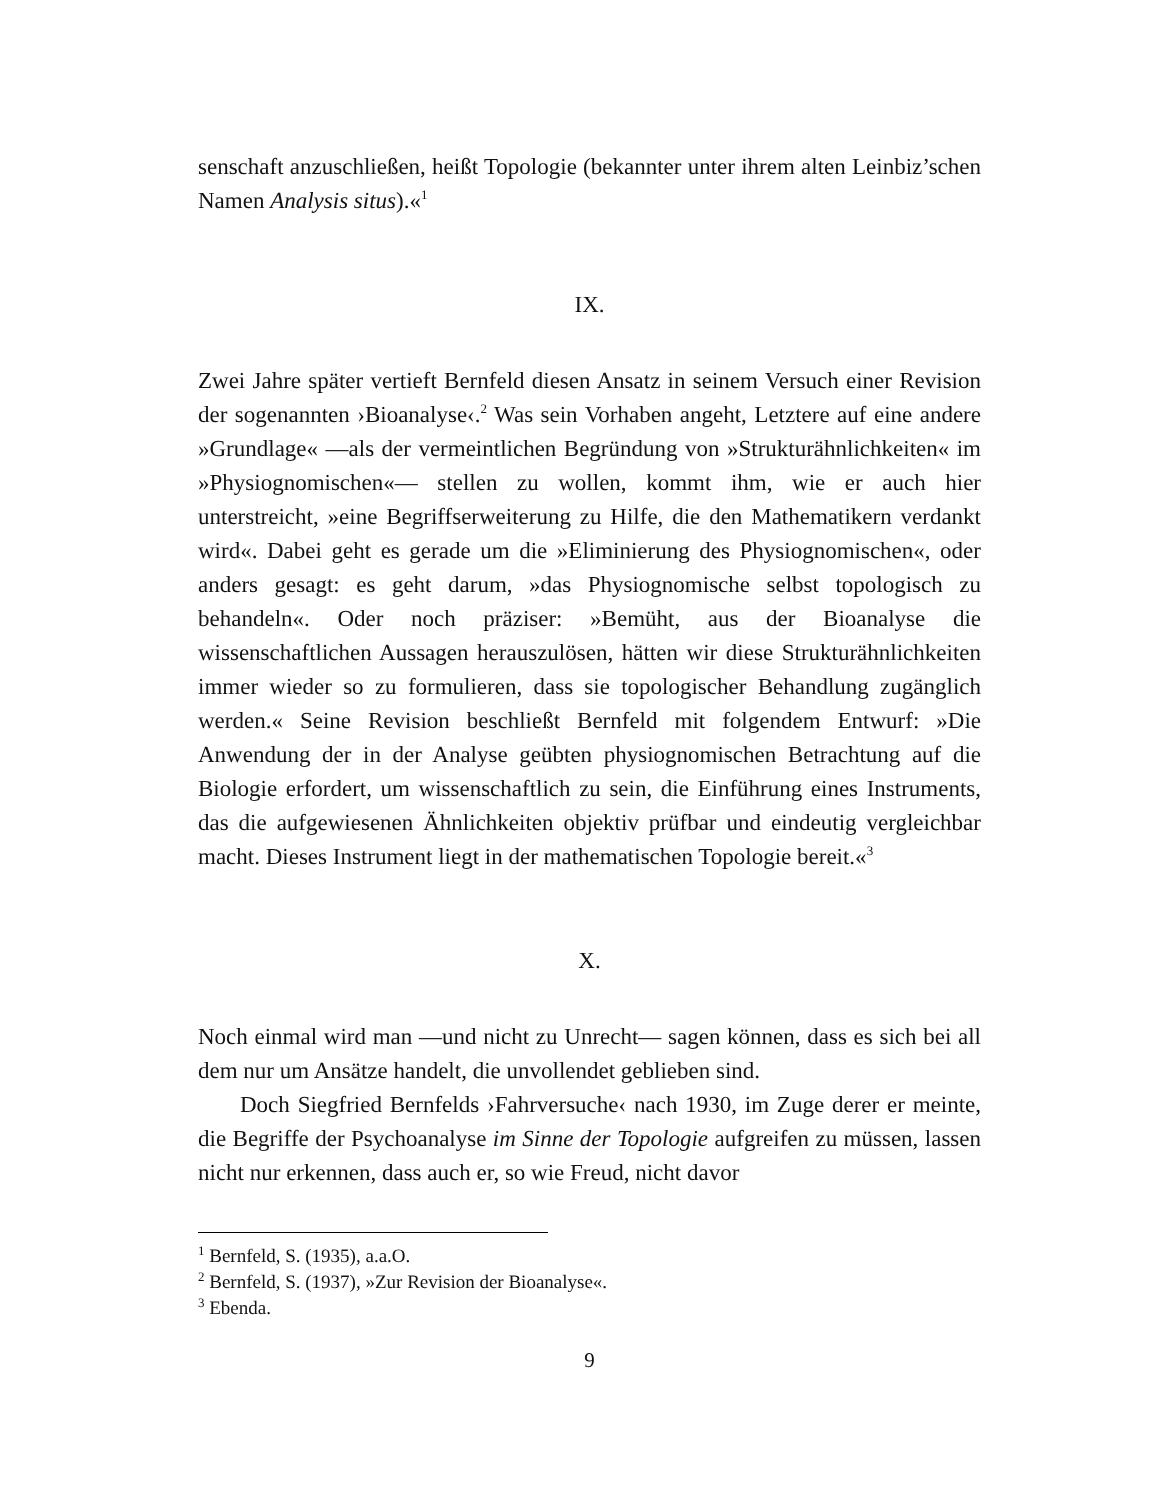senschaft anzuschließen, heißt Topologie (bekannter unter ihrem alten Leinbiz’schen Namen Analysis situs).«<sup>1</sup>
IX.
Zwei Jahre später vertieft Bernfeld diesen Ansatz in seinem Versuch einer Revision der sogenannten ›Bioanalyse‹.<sup>2</sup> Was sein Vorhaben angeht, Letztere auf eine andere »Grundlage« —als der vermeintlichen Begründung von »Strukturähnlichkeiten« im »Physiognomischen«— stellen zu wollen, kommt ihm, wie er auch hier unterstreicht, »eine Begriffserweiterung zu Hilfe, die den Mathematikern verdankt wird«. Dabei geht es gerade um die »Eliminierung des Physiognomischen«, oder anders gesagt: es geht darum, »das Physiognomische selbst topologisch zu behandeln«. Oder noch präziser: »Bemüht, aus der Bioanalyse die wissenschaftlichen Aussagen herauszulösen, hätten wir diese Strukturähnlichkeiten immer wieder so zu formulieren, dass sie topologischer Behandlung zugänglich werden.« Seine Revision beschließt Bernfeld mit folgendem Entwurf: »Die Anwendung der in der Analyse geübten physiognomischen Betrachtung auf die Biologie erfordert, um wissenschaftlich zu sein, die Einführung eines Instruments, das die aufgewiesenen Ähnlichkeiten objektiv prüfbar und eindeutig vergleichbar macht. Dieses Instrument liegt in der mathematischen Topologie bereit.«<sup>3</sup>
X.
Noch einmal wird man —und nicht zu Unrecht— sagen können, dass es sich bei all dem nur um Ansätze handelt, die unvollendet geblieben sind.
Doch Siegfried Bernfelds ›Fahrversuche‹ nach 1930, im Zuge derer er meinte, die Begriffe der Psychoanalyse im Sinne der Topologie aufgreifen zu müssen, lassen nicht nur erkennen, dass auch er, so wie Freud, nicht davor
<sup>1</sup> Bernfeld, S. (1935), a.a.O.
<sup>2</sup> Bernfeld, S. (1937), »Zur Revision der Bioanalyse«.
<sup>3</sup> Ebenda.
9